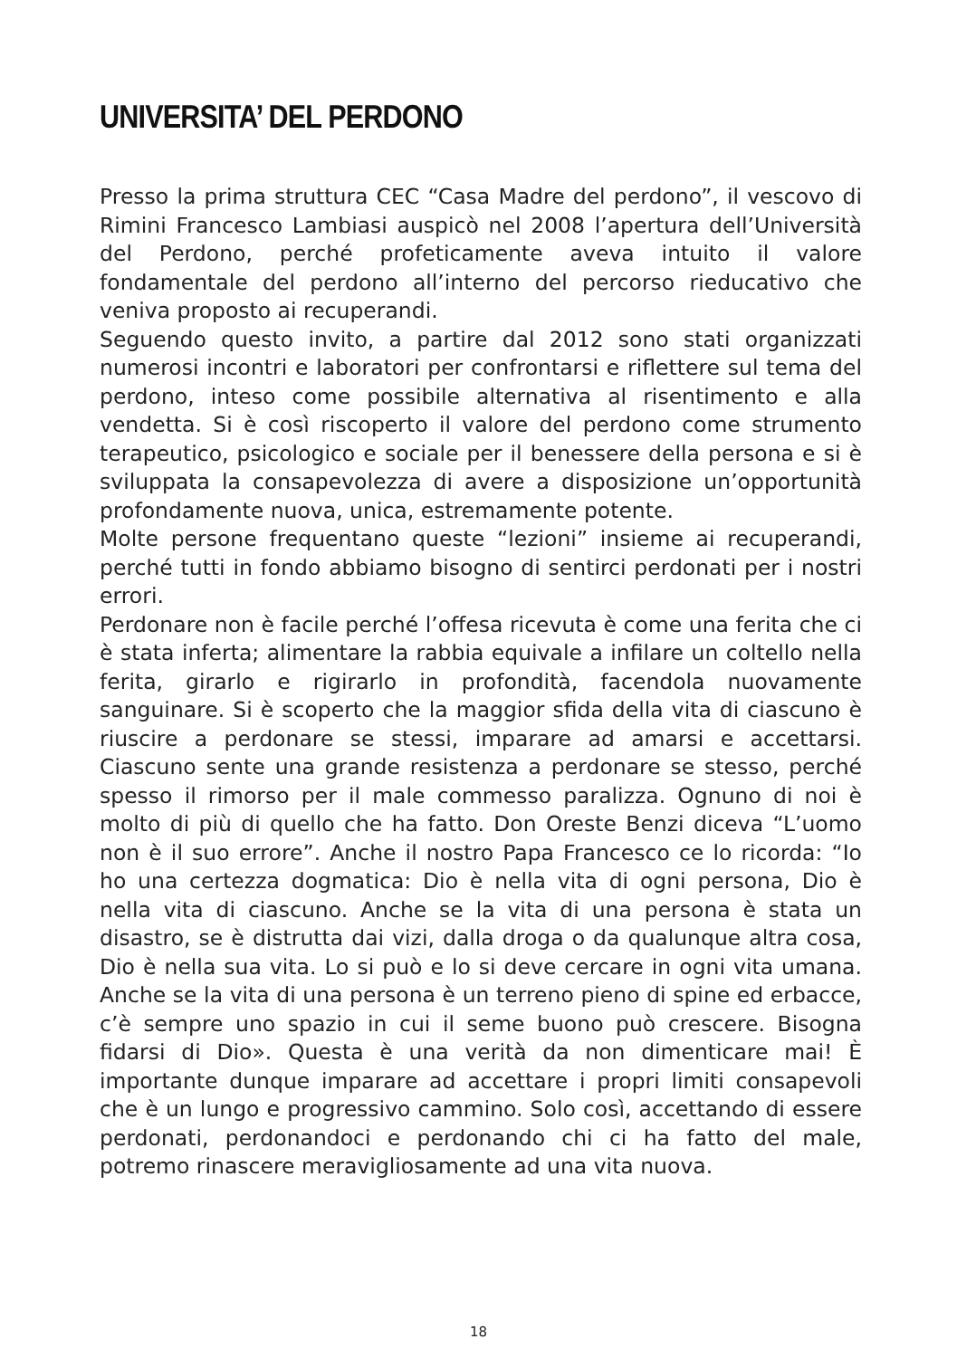UNIVERSITA’ DEL PERDONO
Presso la prima struttura CEC “Casa Madre del perdono”, il vescovo di Rimini Francesco Lambiasi auspicò nel 2008 l’apertura dell’Università del Perdono, perché profeticamente aveva intuito il valore fondamentale del perdono all’interno del percorso rieducativo che veniva proposto ai recuperandi.
Seguendo questo invito, a partire dal 2012 sono stati organizzati numerosi incontri e laboratori per confrontarsi e riflettere sul tema del perdono, inteso come possibile alternativa al risentimento e alla vendetta. Si è così riscoperto il valore del perdono come strumento terapeutico, psicologico e sociale per il benessere della persona e si è sviluppata la consapevolezza di avere a disposizione un’opportunità profondamente nuova, unica, estremamente potente.
Molte persone frequentano queste “lezioni” insieme ai recuperandi, perché tutti in fondo abbiamo bisogno di sentirci perdonati per i nostri errori.
Perdonare non è facile perché l’offesa ricevuta è come una ferita che ci è stata inferta; alimentare la rabbia equivale a infilare un coltello nella ferita, girarlo e rigirarlo in profondità, facendola nuovamente sanguinare. Si è scoperto che la maggior sfida della vita di ciascuno è riuscire a perdonare se stessi, imparare ad amarsi e accettarsi. Ciascuno sente una grande resistenza a perdonare se stesso, perché spesso il rimorso per il male commesso paralizza. Ognuno di noi è molto di più di quello che ha fatto. Don Oreste Benzi diceva “L’uomo non è il suo errore”. Anche il nostro Papa Francesco ce lo ricorda: “Io ho una certezza dogmatica: Dio è nella vita di ogni persona, Dio è nella vita di ciascuno. Anche se la vita di una persona è stata un disastro, se è distrutta dai vizi, dalla droga o da qualunque altra cosa, Dio è nella sua vita. Lo si può e lo si deve cercare in ogni vita umana. Anche se la vita di una persona è un terreno pieno di spine ed erbacce, c’è sempre uno spazio in cui il seme buono può crescere. Bisogna fidarsi di Dio». Questa è una verità da non dimenticare mai! È importante dunque imparare ad accettare i propri limiti consapevoli che è un lungo e progressivo cammino. Solo così, accettando di essere perdonati, perdonandoci e perdonando chi ci ha fatto del male, potremo rinascere meravigliosamente ad una vita nuova.
18